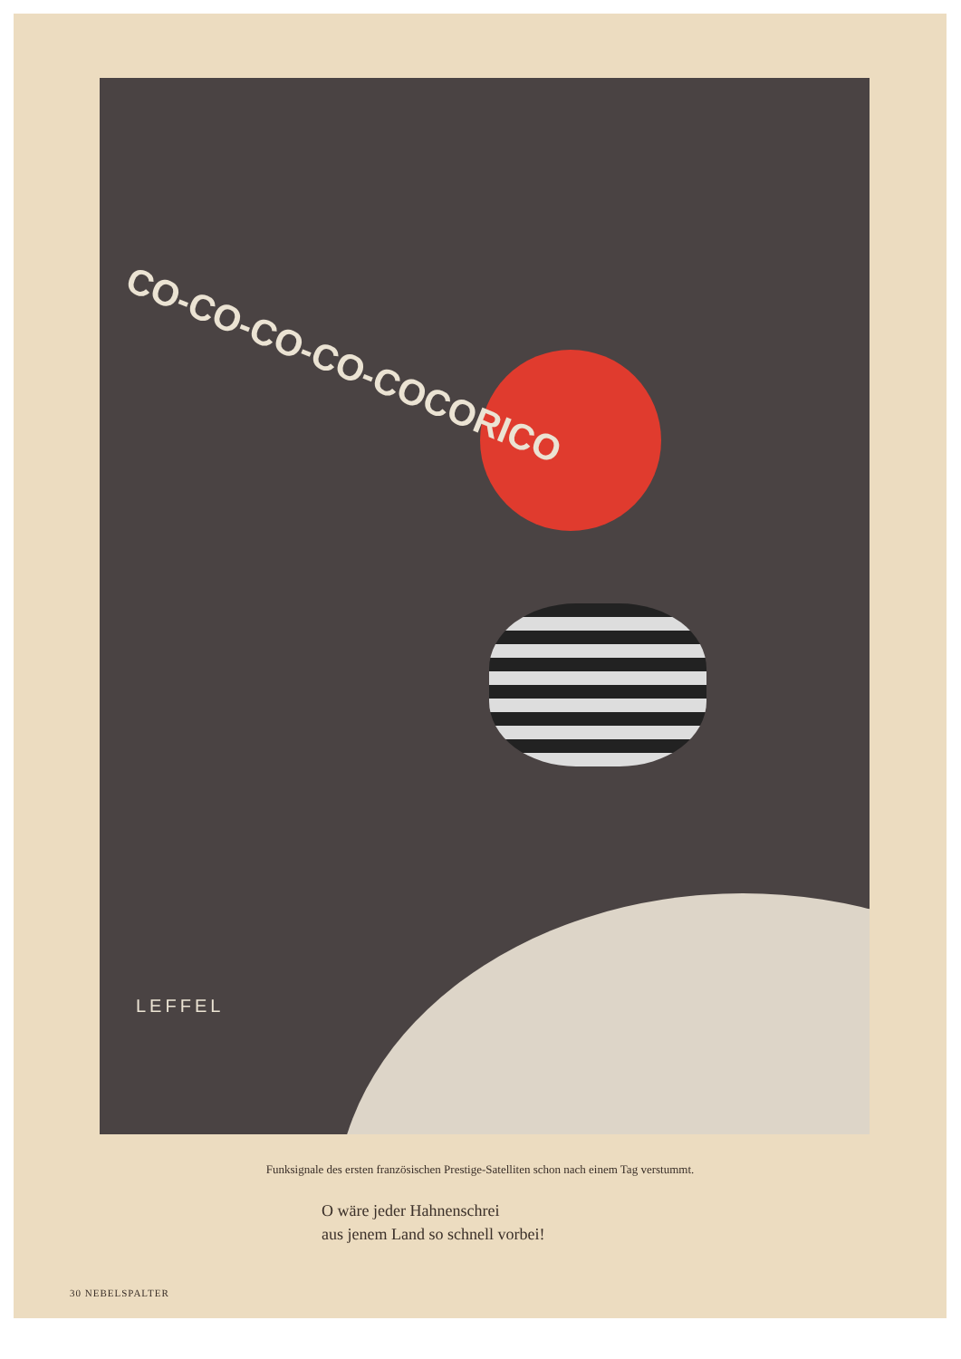CO-CO-CO-CO-COCORICO
LEFFEL
Funksignale des ersten französischen Prestige-Satelliten schon nach einem Tag verstummt.
O wäre jeder Hahnenschrei
aus jenem Land so schnell vorbei!
30 NEBELSPALTER